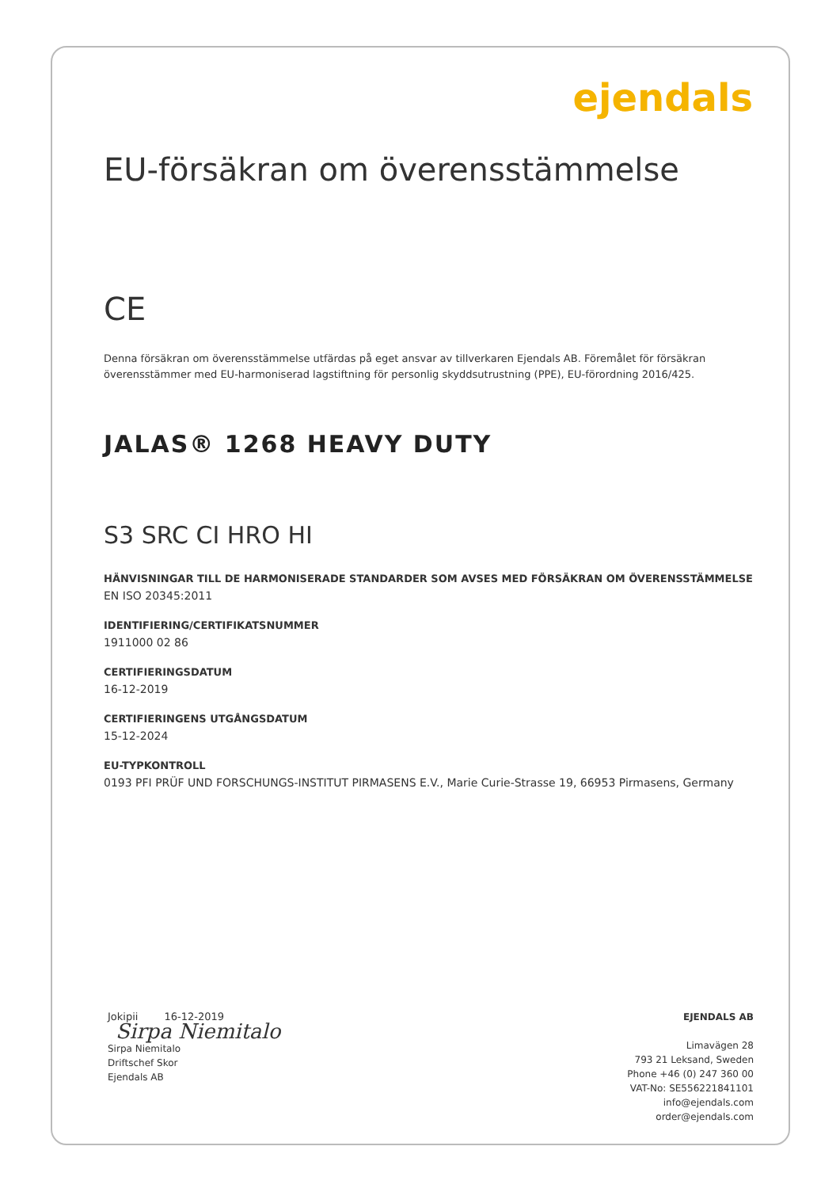ejendals
EU-försäkran om överensstämmelse
C​E
Denna försäkran om överensstämmelse utfärdas på eget ansvar av tillverkaren Ejendals AB. Föremålet för försäkran överensstämmer med EU-harmoniserad lagstiftning för personlig skyddsutrustning (PPE), EU-förordning 2016/425.
JALAS® 1268 HEAVY DUTY
S3 SRC CI HRO HI
HÄNVISNINGAR TILL DE HARMONISERADE STANDARDER SOM AVSES MED FÖRSÄKRAN OM ÖVERENSSTÄMMELSE
EN ISO 20345:2011
IDENTIFIERING/CERTIFIKATSNUMMER
1911000 02 86
CERTIFIERINGSDATUM
16-12-2019
CERTIFIERINGENS UTGÅNGSDATUM
15-12-2024
EU-TYPKONTROLL
0193 PFI PRÜF UND FORSCHUNGS-INSTITUT PIRMASENS E.V., Marie Curie-Strasse 19, 66953 Pirmasens, Germany
Jokipii 16-12-2019
Sirpa Niemitalo
Sirpa Niemitalo
Driftschef Skor
Ejendals AB
EJENDALS AB
Limavägen 28
793 21 Leksand, Sweden
Phone +46 (0) 247 360 00
VAT-No: SE556221841101
info@ejendals.com
order@ejendals.com